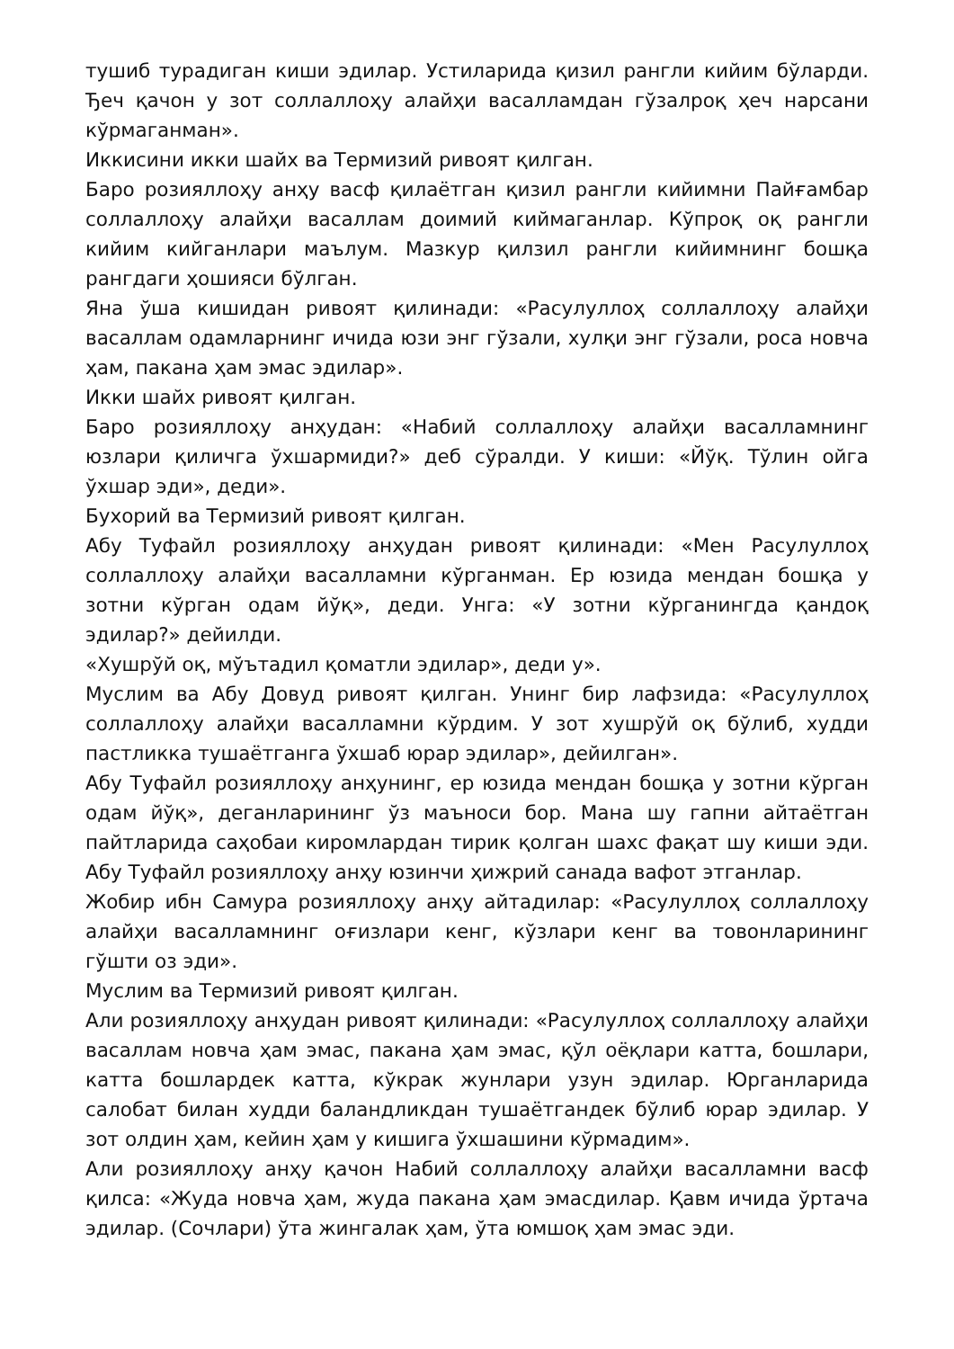тушиб турадиган киши эдилар. Устиларида қизил рангли кийим бўларди. Ђеч қачон у зот соллаллоҳу алайҳи васалламдан гўзалроқ ҳеч нарсани кўрмаганман».
Иккисини икки шайх ва Термизий ривоят қилган.
Баро розияллоҳу анҳу васф қилаётган қизил рангли кийимни Пайғамбар соллаллоҳу алайҳи васаллам доимий киймаганлар. Кўпроқ оқ рангли кийим кийганлари маълум. Мазкур қилзил рангли кийимнинг бошқа рангдаги ҳошияси бўлган.
Яна ўша кишидан ривоят қилинади: «Расулуллоҳ соллаллоҳу алайҳи васаллам одамларнинг ичида юзи энг гўзали, хулқи энг гўзали, роса новча ҳам, пакана ҳам эмас эдилар».
Икки шайх ривоят қилган.
Баро розияллоҳу анҳудан: «Набий соллаллоҳу алайҳи васалламнинг юзлари қиличга ўхшармиди?» деб сўралди. У киши: «Йўқ. Тўлин ойга ўхшар эди», деди».
Бухорий ва Термизий ривоят қилган.
Абу Туфайл розияллоҳу анҳудан ривоят қилинади: «Мен Расулуллоҳ соллаллоҳу алайҳи васалламни кўрганман. Ер юзида мендан бошқа у зотни кўрган одам йўқ», деди. Унга: «У зотни кўрганингда қандоқ эдилар?» дейилди.
«Хушрўй оқ, мўътадил қоматли эдилар», деди у».
Муслим ва Абу Довуд ривоят қилган. Унинг бир лафзида: «Расулуллоҳ соллаллоҳу алайҳи васалламни кўрдим. У зот хушрўй оқ бўлиб, худди пастликка тушаётганга ўхшаб юрар эдилар», дейилган».
Абу Туфайл розияллоҳу анҳунинг, ер юзида мендан бошқа у зотни кўрган одам йўқ», деганларининг ўз маъноси бор. Мана шу гапни айтаётган пайтларида саҳобаи киромлардан тирик қолган шахс фақат шу киши эди. Абу Туфайл розияллоҳу анҳу юзинчи ҳижрий санада вафот этганлар.
Жобир ибн Самура розияллоҳу анҳу айтадилар: «Расулуллоҳ соллаллоҳу алайҳи васалламнинг оғизлари кенг, кўзлари кенг ва товонларининг гўшти оз эди».
Муслим ва Термизий ривоят қилган.
Али розияллоҳу анҳудан ривоят қилинади: «Расулуллоҳ соллаллоҳу алайҳи васаллам новча ҳам эмас, пакана ҳам эмас, қўл оёқлари катта, бошлари, катта бошлардек катта, кўкрак жунлари узун эдилар. Юрганларида салобат билан худди баландликдан тушаётгандек бўлиб юрар эдилар. У зот олдин ҳам, кейин ҳам у кишига ўхшашини кўрмадим».
Али розияллоҳу анҳу қачон Набий соллаллоҳу алайҳи васалламни васф қилса: «Жуда новча ҳам, жуда пакана ҳам эмасдилар. Қавм ичида ўртача эдилар. (Сочлари) ўта жингалак ҳам, ўта юмшоқ ҳам эмас эди.